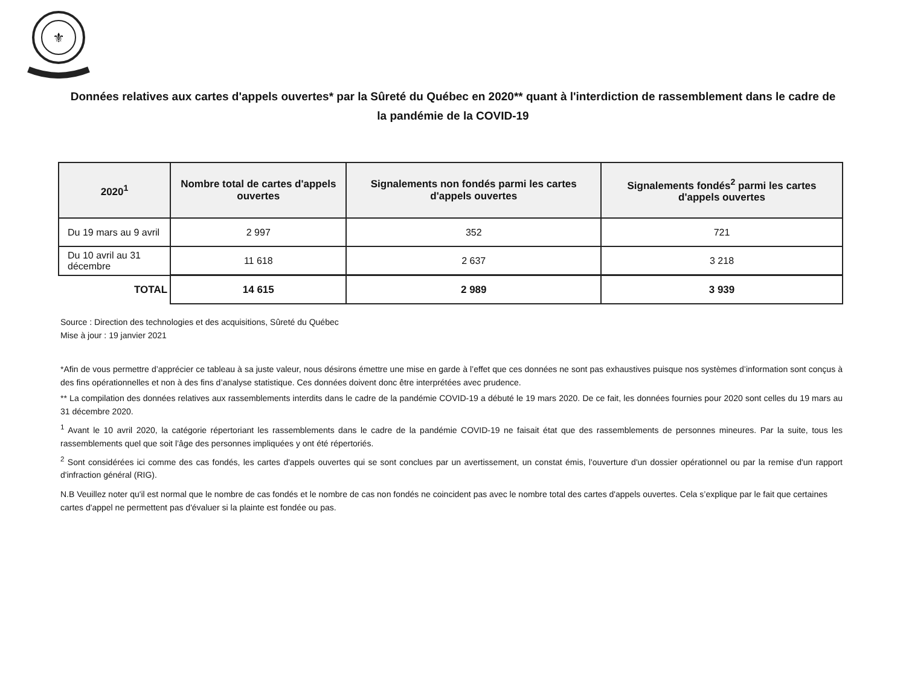⚜
Données relatives aux cartes d'appels ouvertes* par la Sûreté du Québec en 2020** quant à l'interdiction de rassemblement dans le cadre de la pandémie de la COVID-19
| 2020<sup>1</sup> | Nombre total de cartes d'appels ouvertes | Signalements non fondés parmi les cartes d'appels ouvertes | Signalements fondés<sup>2</sup> parmi les cartes d'appels ouvertes |
| --- | --- | --- | --- |
| Du 19 mars au 9 avril | 2 997 | 352 | 721 |
| Du 10 avril au 31 décembre | 11 618 | 2 637 | 3 218 |
| TOTAL | 14 615 | 2 989 | 3 939 |
Source : Direction des technologies et des acquisitions, Sûreté du Québec
Mise à jour : 19 janvier 2021
*Afin de vous permettre d’apprécier ce tableau à sa juste valeur, nous désirons émettre une mise en garde à l’effet que ces données ne sont pas exhaustives puisque nos systèmes d’information sont conçus à des fins opérationnelles et non à des fins d’analyse statistique. Ces données doivent donc être interprétées avec prudence.
** La compilation des données relatives aux rassemblements interdits dans le cadre de la pandémie COVID-19 a débuté le 19 mars 2020. De ce fait, les données fournies pour 2020 sont celles du 19 mars au 31 décembre 2020.
<sup>1</sup> Avant le 10 avril 2020, la catégorie répertoriant les rassemblements dans le cadre de la pandémie COVID-19 ne faisait état que des rassemblements de personnes mineures. Par la suite, tous les rassemblements quel que soit l’âge des personnes impliquées y ont été répertoriés.
<sup>2</sup> Sont considérées ici comme des cas fondés, les cartes d'appels ouvertes qui se sont conclues par un avertissement, un constat émis, l'ouverture d'un dossier opérationnel ou par la remise d'un rapport d'infraction général (RIG).
N.B Veuillez noter qu'il est normal que le nombre de cas fondés et le nombre de cas non fondés ne coincident pas avec le nombre total des cartes d'appels ouvertes. Cela s’explique par le fait que certaines cartes d'appel ne permettent pas d'évaluer si la plainte est fondée ou pas.